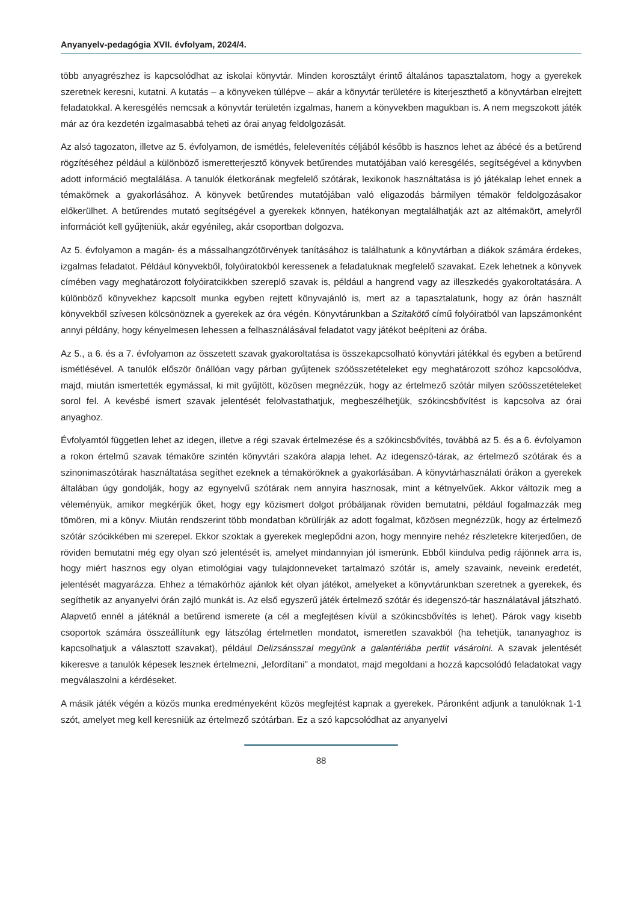Anyanyelv-pedagógia XVII. évfolyam, 2024/4.
több anyagrészhez is kapcsolódhat az iskolai könyvtár. Minden korosztályt érintő általános tapasztalatom, hogy a gyerekek szeretnek keresni, kutatni. A kutatás – a könyveken túllépve – akár a könyvtár területére is kiterjeszthető a könyvtárban elrejtett feladatokkal. A keresgélés nemcsak a könyvtár területén izgalmas, hanem a könyvekben magukban is. A nem megszokott játék már az óra kezdetén izgalmasabbá teheti az órai anyag feldolgozását.
Az alsó tagozaton, illetve az 5. évfolyamon, de ismétlés, felelevenítés céljából később is hasznos lehet az ábécé és a betűrend rögzítéséhez például a különböző ismeretterjesztő könyvek betűrendes mutatójában való keresgélés, segítségével a könyvben adott információ megtalálása. A tanulók életkorának megfelelő szótárak, lexikonok használtatása is jó játékalap lehet ennek a témakörnek a gyakorlásához. A könyvek betűrendes mutatójában való eligazodás bármilyen témakör feldolgozásakor előkerülhet. A betűrendes mutató segítségével a gyerekek könnyen, hatékonyan megtalálhatják azt az altémakört, amelyről információt kell gyűjteniük, akár egyénileg, akár csoportban dolgozva.
Az 5. évfolyamon a magán- és a mássalhangzótörvények tanításához is találhatunk a könyvtárban a diákok számára érdekes, izgalmas feladatot. Például könyvekből, folyóiratokból keressenek a feladatuknak megfelelő szavakat. Ezek lehetnek a könyvek címében vagy meghatározott folyóiratcikkben szereplő szavak is, például a hangrend vagy az illeszkedés gyakoroltatására. A különböző könyvekhez kapcsolt munka egyben rejtett könyvajánló is, mert az a tapasztalatunk, hogy az órán használt könyvekből szívesen kölcsönöznek a gyerekek az óra végén. Könyvtárunkban a Szitakötő című folyóiratból van lapszámonként annyi példány, hogy kényelmesen lehessen a felhasználásával feladatot vagy játékot beépíteni az órába.
Az 5., a 6. és a 7. évfolyamon az összetett szavak gyakoroltatása is összekapcsolható könyvtári játékkal és egyben a betűrend ismétlésével. A tanulók először önállóan vagy párban gyűjtenek szóösszetételeket egy meghatározott szóhoz kapcsolódva, majd, miután ismertették egymással, ki mit gyűjtött, közösen megnézzük, hogy az értelmező szótár milyen szóösszetételeket sorol fel. A kevésbé ismert szavak jelentését felolvastathatjuk, megbeszélhetjük, szókincsbővítést is kapcsolva az órai anyaghoz.
Évfolyamtól független lehet az idegen, illetve a régi szavak értelmezése és a szókincsbővítés, továbbá az 5. és a 6. évfolyamon a rokon értelmű szavak témaköre szintén könyvtári szakóra alapja lehet. Az idegenszó-tárak, az értelmező szótárak és a szinonimaszótárak használtatása segíthet ezeknek a témaköröknek a gyakorlásában. A könyvtárhasználati órákon a gyerekek általában úgy gondolják, hogy az egynyelvű szótárak nem annyira hasznosak, mint a kétnyelvűek. Akkor változik meg a véleményük, amikor megkérjük őket, hogy egy közismert dolgot próbáljanak röviden bemutatni, például fogalmazzák meg tömören, mi a könyv. Miután rendszerint több mondatban körülírják az adott fogalmat, közösen megnézzük, hogy az értelmező szótár szócikkében mi szerepel. Ekkor szoktak a gyerekek meglepődni azon, hogy mennyire nehéz részletekre kiterjedően, de röviden bemutatni még egy olyan szó jelentését is, amelyet mindannyian jól ismerünk. Ebből kiindulva pedig rájönnek arra is, hogy miért hasznos egy olyan etimológiai vagy tulajdonneveket tartalmazó szótár is, amely szavaink, neveink eredetét, jelentését magyarázza. Ehhez a témakörhöz ajánlok két olyan játékot, amelyeket a könyvtárunkban szeretnek a gyerekek, és segíthetik az anyanyelvi órán zajló munkát is. Az első egyszerű játék értelmező szótár és idegenszó-tár használatával játszható. Alapvető ennél a játéknál a betűrend ismerete (a cél a megfejtésen kívül a szókincsbővítés is lehet). Párok vagy kisebb csoportok számára összeállítunk egy látszólag értelmetlen mondatot, ismeretlen szavakból (ha tehetjük, tananyaghoz is kapcsolhatjuk a választott szavakat), például Delizsánsszal megyünk a galantériába pertlit vásárolni. A szavak jelentését kikeresve a tanulók képesek lesznek értelmezni, „lefordítani” a mondatot, majd megoldani a hozzá kapcsolódó feladatokat vagy megválaszolni a kérdéseket.
A másik játék végén a közös munka eredményeként közös megfejtést kapnak a gyerekek. Páronként adjunk a tanulóknak 1-1 szót, amelyet meg kell keresniük az értelmező szótárban. Ez a szó kapcsolódhat az anyanyelvi
88